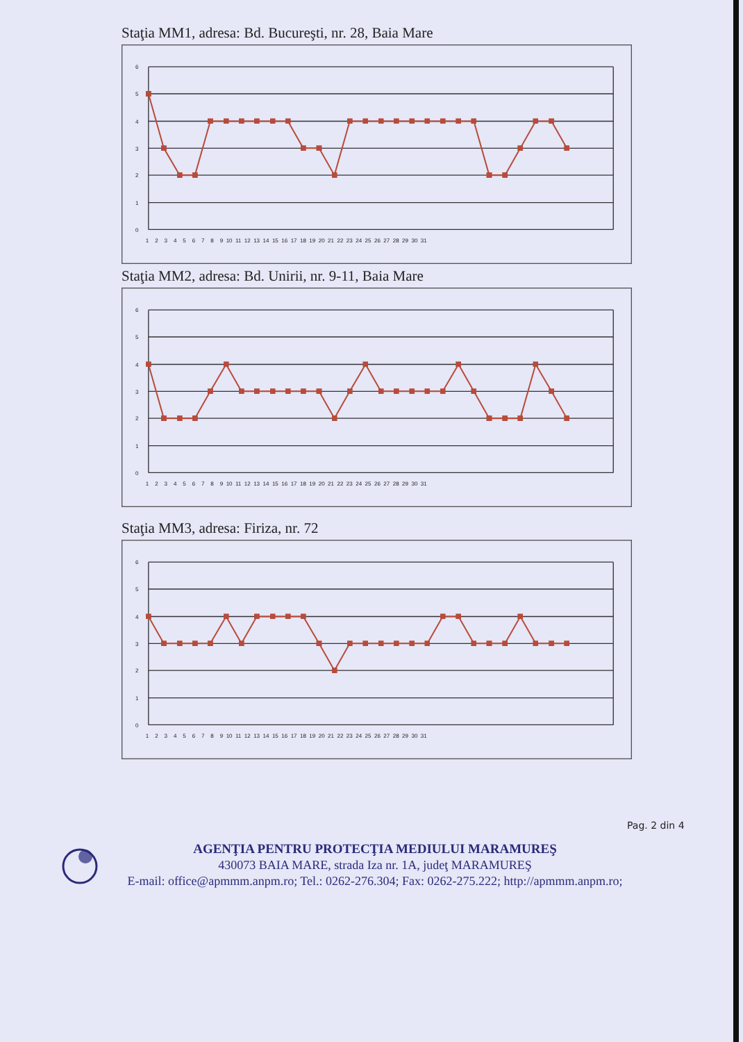Staţia MM1, adresa: Bd. Bucureşti, nr. 28, Baia Mare
6
5
4
3
2
1
0
1 2 3 4 5 6 7 8 9 10 11 12 13 14 15 16 17 18 19 20 21 22 23 24 25 26 27 28 29 30 31
Staţia MM2, adresa: Bd. Unirii, nr. 9-11, Baia Mare
6
5
4
3
2
1
0
1 2 3 4 5 6 7 8 9 10 11 12 13 14 15 16 17 18 19 20 21 22 23 24 25 26 27 28 29 30 31
Staţia MM3, adresa: Firiza, nr. 72
6
5
4
3
2
1
0
1 2 3 4 5 6 7 8 9 10 11 12 13 14 15 16 17 18 19 20 21 22 23 24 25 26 27 28 29 30 31
Pag. 2 din 4
AGENŢIA PENTRU PROTECŢIA MEDIULUI MARAMUREŞ
430073 BAIA MARE, strada Iza nr. 1A, judeţ MARAMUREŞ
E-mail: office@apmmm.anpm.ro; Tel.: 0262-276.304; Fax: 0262-275.222; http://apmmm.anpm.ro;